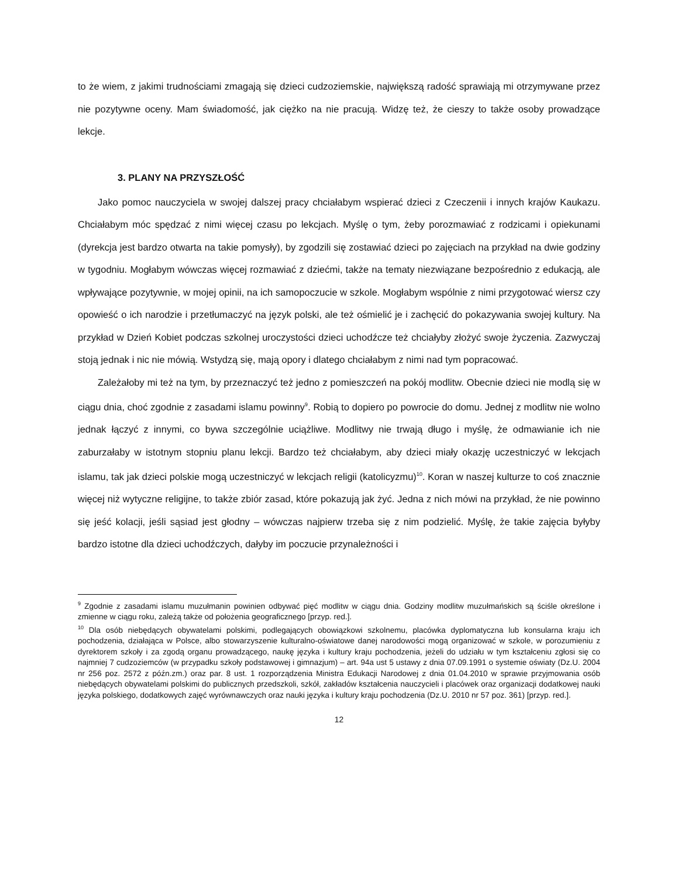to że wiem, z jakimi trudnościami zmagają się dzieci cudzoziemskie, największą radość sprawiają mi otrzymywane przez nie pozytywne oceny. Mam świadomość, jak ciężko na nie pracują. Widzę też, że cieszy to także osoby prowadzące lekcje.
3. PLANY NA PRZYSZŁOŚĆ
Jako pomoc nauczyciela w swojej dalszej pracy chciałabym wspierać dzieci z Czeczenii i innych krajów Kaukazu. Chciałabym móc spędzać z nimi więcej czasu po lekcjach. Myślę o tym, żeby porozmawiać z rodzicami i opiekunami (dyrekcja jest bardzo otwarta na takie pomysły), by zgodzili się zostawiać dzieci po zajęciach na przykład na dwie godziny w tygodniu. Mogłabym wówczas więcej rozmawiać z dziećmi, także na tematy niezwiązane bezpośrednio z edukacją, ale wpływające pozytywnie, w mojej opinii, na ich samopoczucie w szkole. Mogłabym wspólnie z nimi przygotować wiersz czy opowieść o ich narodzie i przetłumaczyć na język polski, ale też ośmielić je i zachęcić do pokazywania swojej kultury. Na przykład w Dzień Kobiet podczas szkolnej uroczystości dzieci uchodźcze też chciałyby złożyć swoje życzenia. Zazwyczaj stoją jednak i nic nie mówią. Wstydzą się, mają opory i dlatego chciałabym z nimi nad tym popracować.
Zależałoby mi też na tym, by przeznaczyć też jedno z pomieszczeń na pokój modlitw. Obecnie dzieci nie modlą się w ciągu dnia, choć zgodnie z zasadami islamu powinny<sup>9</sup>. Robią to dopiero po powrocie do domu. Jednej z modlitw nie wolno jednak łączyć z innymi, co bywa szczególnie uciążliwe. Modlitwy nie trwają długo i myślę, że odmawianie ich nie zaburzałaby w istotnym stopniu planu lekcji. Bardzo też chciałabym, aby dzieci miały okazję uczestniczyć w lekcjach islamu, tak jak dzieci polskie mogą uczestniczyć w lekcjach religii (katolicyzmu)<sup>10</sup>. Koran w naszej kulturze to coś znacznie więcej niż wytyczne religijne, to także zbiór zasad, które pokazują jak żyć. Jedna z nich mówi na przykład, że nie powinno się jeść kolacji, jeśli sąsiad jest głodny – wówczas najpierw trzeba się z nim podzielić. Myślę, że takie zajęcia byłyby bardzo istotne dla dzieci uchodźczych, dałyby im poczucie przynależności i
<sup>9</sup> Zgodnie z zasadami islamu muzułmanin powinien odbywać pięć modlitw w ciągu dnia. Godziny modlitw muzułmańskich są ściśle określone i zmienne w ciągu roku, zależą także od położenia geograficznego [przyp. red.].
<sup>10</sup> Dla osób niebędących obywatelami polskimi, podlegających obowiązkowi szkolnemu, placówka dyplomatyczna lub konsularna kraju ich pochodzenia, działająca w Polsce, albo stowarzyszenie kulturalno-oświatowe danej narodowości mogą organizować w szkole, w porozumieniu z dyrektorem szkoły i za zgodą organu prowadzącego, naukę języka i kultury kraju pochodzenia, jeżeli do udziału w tym kształceniu zgłosi się co najmniej 7 cudzoziemców (w przypadku szkoły podstawowej i gimnazjum) – art. 94a ust 5 ustawy z dnia 07.09.1991 o systemie oświaty (Dz.U. 2004 nr 256 poz. 2572 z późn.zm.) oraz par. 8 ust. 1 rozporządzenia Ministra Edukacji Narodowej z dnia 01.04.2010 w sprawie przyjmowania osób niebędących obywatelami polskimi do publicznych przedszkoli, szkół, zakładów kształcenia nauczycieli i placówek oraz organizacji dodatkowej nauki języka polskiego, dodatkowych zajęć wyrównawczych oraz nauki języka i kultury kraju pochodzenia (Dz.U. 2010 nr 57 poz. 361) [przyp. red.].
12